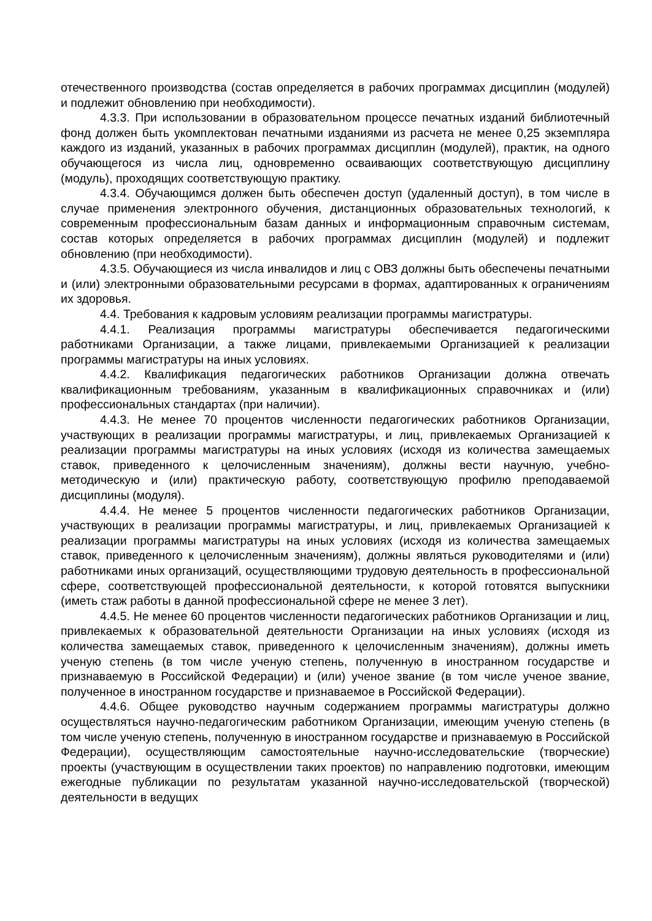отечественного производства (состав определяется в рабочих программах дисциплин (модулей) и подлежит обновлению при необходимости).
4.3.3. При использовании в образовательном процессе печатных изданий библиотечный фонд должен быть укомплектован печатными изданиями из расчета не менее 0,25 экземпляра каждого из изданий, указанных в рабочих программах дисциплин (модулей), практик, на одного обучающегося из числа лиц, одновременно осваивающих соответствующую дисциплину (модуль), проходящих соответствующую практику.
4.3.4. Обучающимся должен быть обеспечен доступ (удаленный доступ), в том числе в случае применения электронного обучения, дистанционных образовательных технологий, к современным профессиональным базам данных и информационным справочным системам, состав которых определяется в рабочих программах дисциплин (модулей) и подлежит обновлению (при необходимости).
4.3.5. Обучающиеся из числа инвалидов и лиц с ОВЗ должны быть обеспечены печатными и (или) электронными образовательными ресурсами в формах, адаптированных к ограничениям их здоровья.
4.4. Требования к кадровым условиям реализации программы магистратуры.
4.4.1. Реализация программы магистратуры обеспечивается педагогическими работниками Организации, а также лицами, привлекаемыми Организацией к реализации программы магистратуры на иных условиях.
4.4.2. Квалификация педагогических работников Организации должна отвечать квалификационным требованиям, указанным в квалификационных справочниках и (или) профессиональных стандартах (при наличии).
4.4.3. Не менее 70 процентов численности педагогических работников Организации, участвующих в реализации программы магистратуры, и лиц, привлекаемых Организацией к реализации программы магистратуры на иных условиях (исходя из количества замещаемых ставок, приведенного к целочисленным значениям), должны вести научную, учебно-методическую и (или) практическую работу, соответствующую профилю преподаваемой дисциплины (модуля).
4.4.4. Не менее 5 процентов численности педагогических работников Организации, участвующих в реализации программы магистратуры, и лиц, привлекаемых Организацией к реализации программы магистратуры на иных условиях (исходя из количества замещаемых ставок, приведенного к целочисленным значениям), должны являться руководителями и (или) работниками иных организаций, осуществляющими трудовую деятельность в профессиональной сфере, соответствующей профессиональной деятельности, к которой готовятся выпускники (иметь стаж работы в данной профессиональной сфере не менее 3 лет).
4.4.5. Не менее 60 процентов численности педагогических работников Организации и лиц, привлекаемых к образовательной деятельности Организации на иных условиях (исходя из количества замещаемых ставок, приведенного к целочисленным значениям), должны иметь ученую степень (в том числе ученую степень, полученную в иностранном государстве и признаваемую в Российской Федерации) и (или) ученое звание (в том числе ученое звание, полученное в иностранном государстве и признаваемое в Российской Федерации).
4.4.6. Общее руководство научным содержанием программы магистратуры должно осуществляться научно-педагогическим работником Организации, имеющим ученую степень (в том числе ученую степень, полученную в иностранном государстве и признаваемую в Российской Федерации), осуществляющим самостоятельные научно-исследовательские (творческие) проекты (участвующим в осуществлении таких проектов) по направлению подготовки, имеющим ежегодные публикации по результатам указанной научно-исследовательской (творческой) деятельности в ведущих